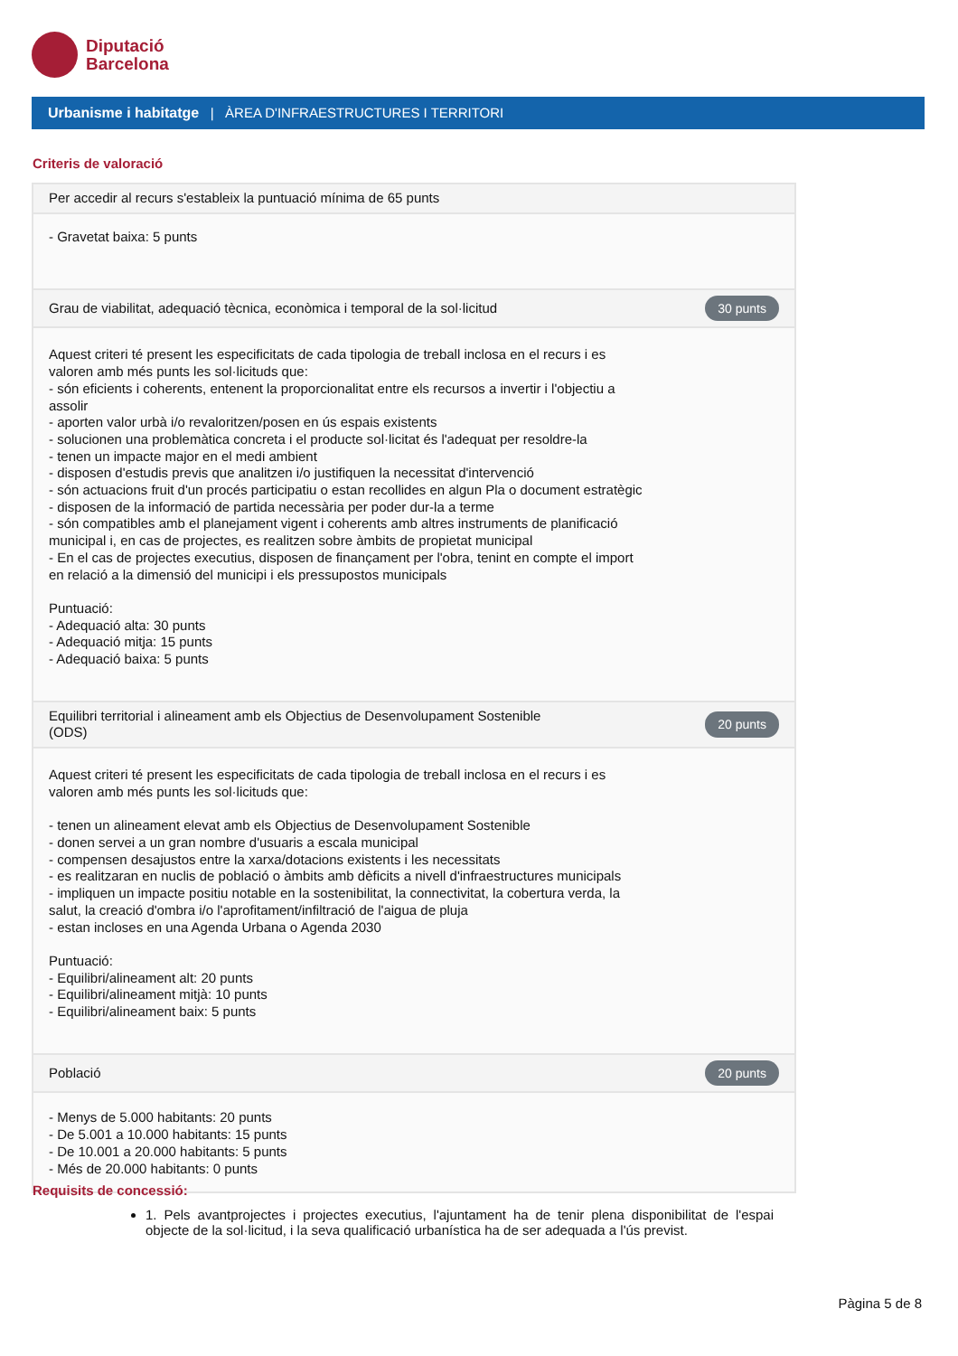Diputació
Barcelona
Urbanisme i habitatge | ÀREA D'INFRAESTRUCTURES I TERRITORI
Criteris de valoració
| Per accedir al recurs s'estableix la puntuació mínima de 65 punts | |
| - Gravetat baixa: 5 punts | |
| Grau de viabilitat, adequació tècnica, econòmica i temporal de la sol·licitud | 30 punts |
| Aquest criteri té present les especificitats de cada tipologia de treball inclosa en el recurs i es valoren amb més punts les sol·licituds que: - són eficients i coherents, entenent la proporcionalitat entre els recursos a invertir i l'objectiu a assolir - aporten valor urbà i/o revaloritzen/posen en ús espais existents - solucionen una problemàtica concreta i el producte sol·licitat és l'adequat per resoldre-la - tenen un impacte major en el medi ambient - disposen d'estudis previs que analitzen i/o justifiquen la necessitat d'intervenció - són actuacions fruit d'un procés participatiu o estan recollides en algun Pla o document estratègic - disposen de la informació de partida necessària per poder dur-la a terme - són compatibles amb el planejament vigent i coherents amb altres instruments de planificació municipal i, en cas de projectes, es realitzen sobre àmbits de propietat municipal - En el cas de projectes executius, disposen de finançament per l'obra, tenint en compte el import en relació a la dimensió del municipi i els pressupostos municipals Puntuació: - Adequació alta: 30 punts - Adequació mitja: 15 punts - Adequació baixa: 5 punts | |
| Equilibri territorial i alineament amb els Objectius de Desenvolupament Sostenible (ODS) | 20 punts |
| Aquest criteri té present les especificitats de cada tipologia de treball inclosa en el recurs i es valoren amb més punts les sol·licituds que: - tenen un alineament elevat amb els Objectius de Desenvolupament Sostenible - donen servei a un gran nombre d'usuaris a escala municipal - compensen desajustos entre la xarxa/dotacions existents i les necessitats - es realitzaran en nuclis de població o àmbits amb dèficits a nivell d'infraestructures municipals - impliquen un impacte positiu notable en la sostenibilitat, la connectivitat, la cobertura verda, la salut, la creació d'ombra i/o l'aprofitament/infiltració de l'aigua de pluja - estan incloses en una Agenda Urbana o Agenda 2030 Puntuació: - Equilibri/alineament alt: 20 punts - Equilibri/alineament mitjà: 10 punts - Equilibri/alineament baix: 5 punts | |
| Població | 20 punts |
| - Menys de 5.000 habitants: 20 punts - De 5.001 a 10.000 habitants: 15 punts - De 10.001 a 20.000 habitants: 5 punts - Més de 20.000 habitants: 0 punts | |
Requisits de concessió:
1. Pels avantprojectes i projectes executius, l'ajuntament ha de tenir plena disponibilitat de l'espai objecte de la sol·licitud, i la seva qualificació urbanística ha de ser adequada a l'ús previst.
Pàgina 5 de 8